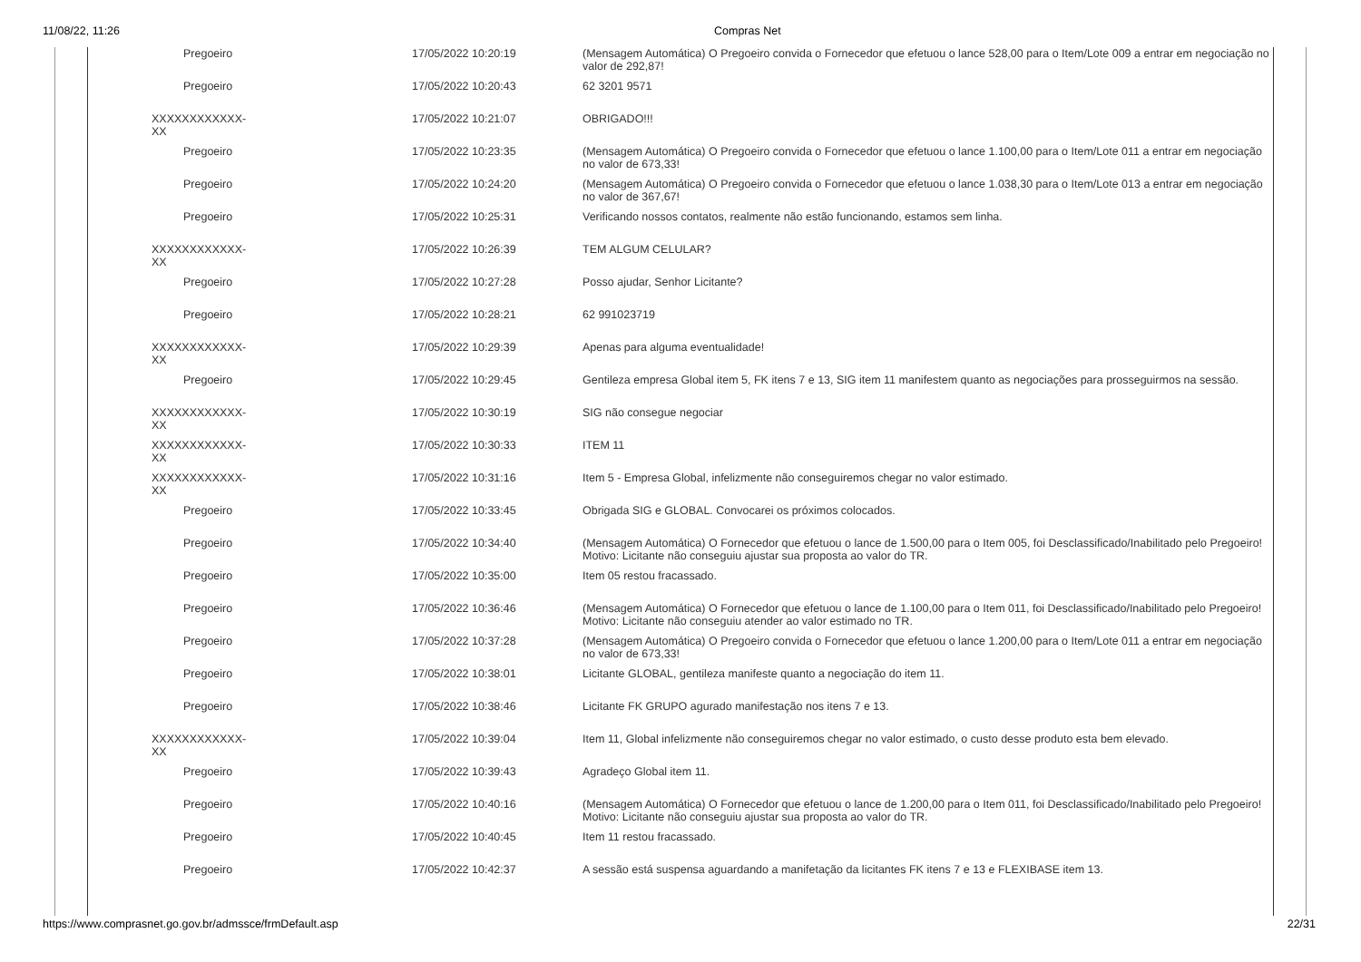11/08/22, 11:26 Compras Net
| Pregoeiro | 17/05/2022 10:20:19 | (Mensagem Automática) O Pregoeiro convida o Fornecedor que efetuou o lance 528,00 para o Item/Lote 009 a entrar em negociação no valor de 292,87! |
| Pregoeiro | 17/05/2022 10:20:43 | 62 3201 9571 |
| XXXXXXXXXXXX-XX | 17/05/2022 10:21:07 | OBRIGADO!!! |
| Pregoeiro | 17/05/2022 10:23:35 | (Mensagem Automática) O Pregoeiro convida o Fornecedor que efetuou o lance 1.100,00 para o Item/Lote 011 a entrar em negociação no valor de 673,33! |
| Pregoeiro | 17/05/2022 10:24:20 | (Mensagem Automática) O Pregoeiro convida o Fornecedor que efetuou o lance 1.038,30 para o Item/Lote 013 a entrar em negociação no valor de 367,67! |
| Pregoeiro | 17/05/2022 10:25:31 | Verificando nossos contatos, realmente não estão funcionando, estamos sem linha. |
| XXXXXXXXXXXX-XX | 17/05/2022 10:26:39 | TEM ALGUM CELULAR? |
| Pregoeiro | 17/05/2022 10:27:28 | Posso ajudar, Senhor Licitante? |
| Pregoeiro | 17/05/2022 10:28:21 | 62 991023719 |
| XXXXXXXXXXXX-XX | 17/05/2022 10:29:39 | Apenas para alguma eventualidade! |
| Pregoeiro | 17/05/2022 10:29:45 | Gentileza empresa Global item 5, FK itens 7 e 13, SIG item 11 manifestem quanto as negociações para prosseguirmos na sessão. |
| XXXXXXXXXXXX-XX | 17/05/2022 10:30:19 | SIG não consegue negociar |
| XXXXXXXXXXXX-XX | 17/05/2022 10:30:33 | ITEM 11 |
| XXXXXXXXXXXX-XX | 17/05/2022 10:31:16 | Item 5 - Empresa Global, infelizmente não conseguiremos chegar no valor estimado. |
| Pregoeiro | 17/05/2022 10:33:45 | Obrigada SIG e GLOBAL. Convocarei os próximos colocados. |
| Pregoeiro | 17/05/2022 10:34:40 | (Mensagem Automática) O Fornecedor que efetuou o lance de 1.500,00 para o Item 005, foi Desclassificado/Inabilitado pelo Pregoeiro! Motivo: Licitante não conseguiu ajustar sua proposta ao valor do TR. |
| Pregoeiro | 17/05/2022 10:35:00 | Item 05 restou fracassado. |
| Pregoeiro | 17/05/2022 10:36:46 | (Mensagem Automática) O Fornecedor que efetuou o lance de 1.100,00 para o Item 011, foi Desclassificado/Inabilitado pelo Pregoeiro! Motivo: Licitante não conseguiu atender ao valor estimado no TR. |
| Pregoeiro | 17/05/2022 10:37:28 | (Mensagem Automática) O Pregoeiro convida o Fornecedor que efetuou o lance 1.200,00 para o Item/Lote 011 a entrar em negociação no valor de 673,33! |
| Pregoeiro | 17/05/2022 10:38:01 | Licitante GLOBAL, gentileza manifeste quanto a negociação do item 11. |
| Pregoeiro | 17/05/2022 10:38:46 | Licitante FK GRUPO agurado manifestação nos itens 7 e 13. |
| XXXXXXXXXXXX-XX | 17/05/2022 10:39:04 | Item 11, Global infelizmente não conseguiremos chegar no valor estimado, o custo desse produto esta bem elevado. |
| Pregoeiro | 17/05/2022 10:39:43 | Agradeço Global item 11. |
| Pregoeiro | 17/05/2022 10:40:16 | (Mensagem Automática) O Fornecedor que efetuou o lance de 1.200,00 para o Item 011, foi Desclassificado/Inabilitado pelo Pregoeiro! Motivo: Licitante não conseguiu ajustar sua proposta ao valor do TR. |
| Pregoeiro | 17/05/2022 10:40:45 | Item 11 restou fracassado. |
| Pregoeiro | 17/05/2022 10:42:37 | A sessão está suspensa aguardando a manifetação da licitantes FK itens 7 e 13 e FLEXIBASE item 13. |
https://www.comprasnet.go.gov.br/admssce/frmDefault.asp
22/31